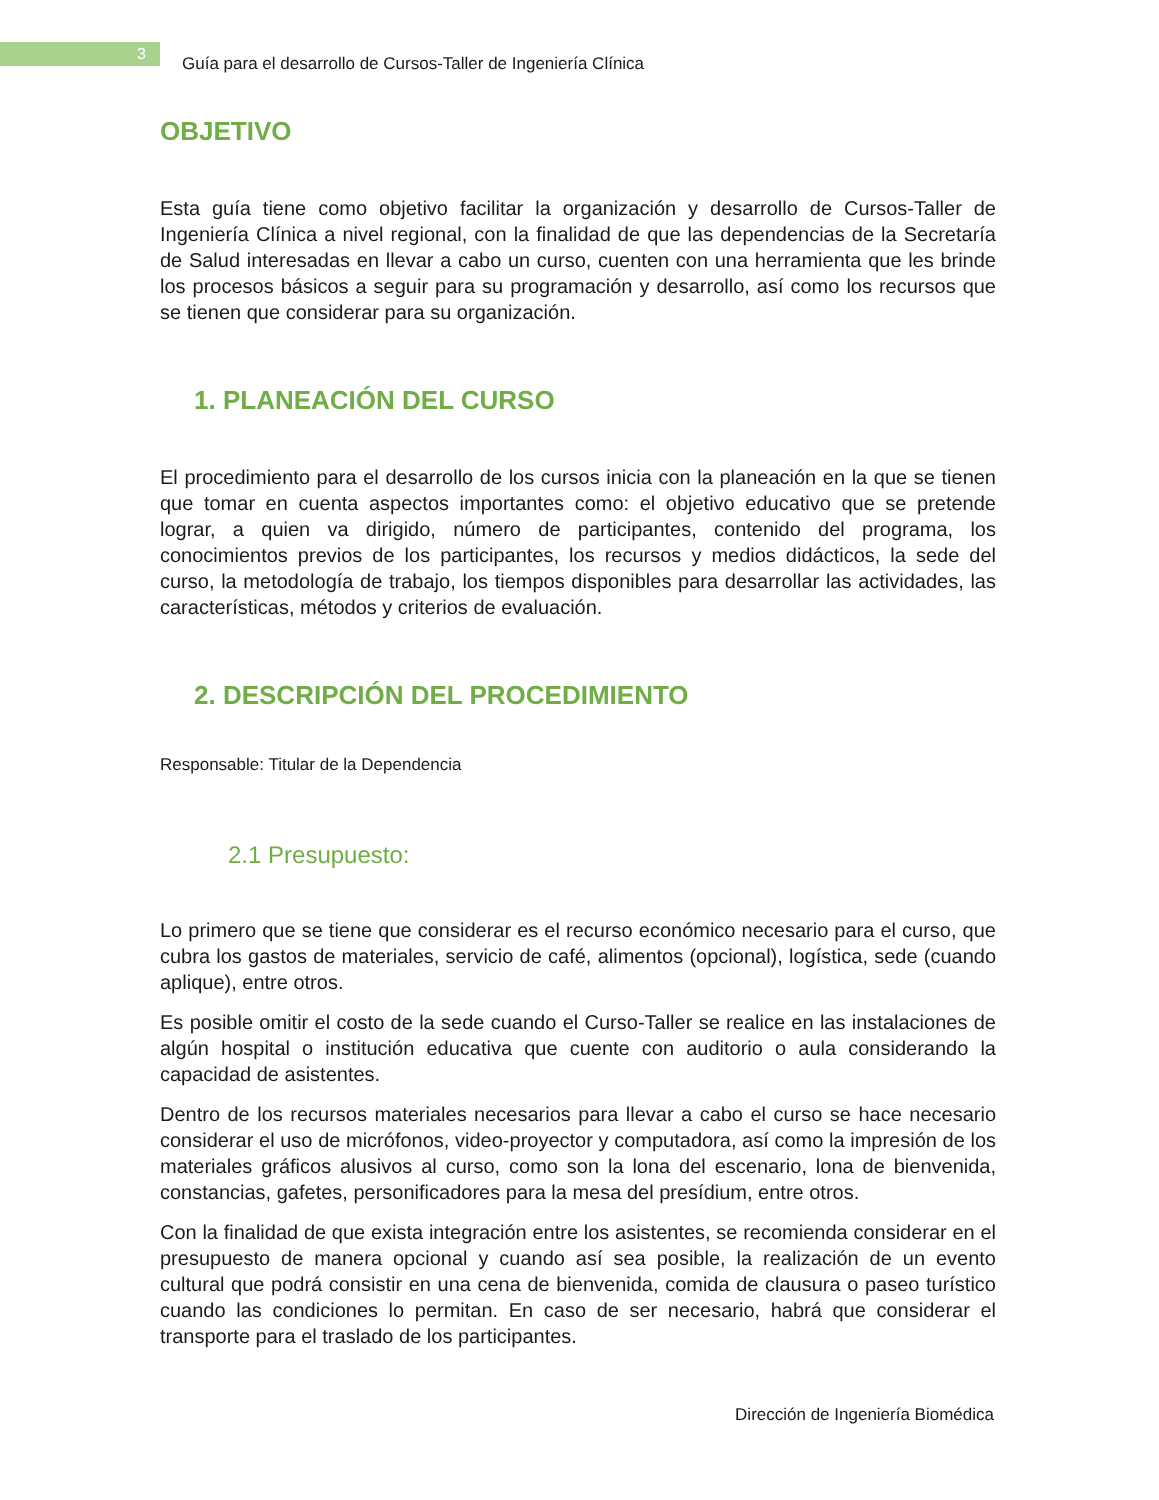3
Guía para el desarrollo de Cursos-Taller de Ingeniería Clínica
OBJETIVO
Esta guía tiene como objetivo facilitar la organización y desarrollo de Cursos-Taller de Ingeniería Clínica a nivel regional, con la finalidad de que las dependencias de la Secretaría de Salud interesadas en llevar a cabo un curso, cuenten con una herramienta que les brinde los procesos básicos a seguir para su programación y desarrollo, así como los recursos que se tienen que considerar para su organización.
1. PLANEACIÓN DEL CURSO
El procedimiento para el desarrollo de los cursos inicia con la planeación en la que se tienen que tomar en cuenta aspectos importantes como: el objetivo educativo que se pretende lograr, a quien va dirigido, número de participantes, contenido del programa, los conocimientos previos de los participantes, los recursos y medios didácticos, la sede del curso, la metodología de trabajo, los tiempos disponibles para desarrollar las actividades, las características, métodos y criterios de evaluación.
2. DESCRIPCIÓN DEL PROCEDIMIENTO
Responsable: Titular de la Dependencia
2.1 Presupuesto:
Lo primero que se tiene que considerar es el recurso económico necesario para el curso, que cubra los gastos de materiales, servicio de café, alimentos (opcional), logística, sede (cuando aplique), entre otros.
Es posible omitir el costo de la sede cuando el Curso-Taller se realice en las instalaciones de algún hospital o institución educativa que cuente con auditorio o aula considerando la capacidad de asistentes.
Dentro de los recursos materiales necesarios para llevar a cabo el curso se hace necesario considerar el uso de micrófonos, video-proyector y computadora, así como la impresión de los materiales gráficos alusivos al curso, como son la lona del escenario, lona de bienvenida, constancias, gafetes, personificadores para la mesa del presídium, entre otros.
Con la finalidad de que exista integración entre los asistentes, se recomienda considerar en el presupuesto de manera opcional y cuando así sea posible, la realización de un evento cultural que podrá consistir en una cena de bienvenida, comida de clausura o paseo turístico cuando las condiciones lo permitan. En caso de ser necesario, habrá que considerar el transporte para el traslado de los participantes.
Dirección de Ingeniería Biomédica